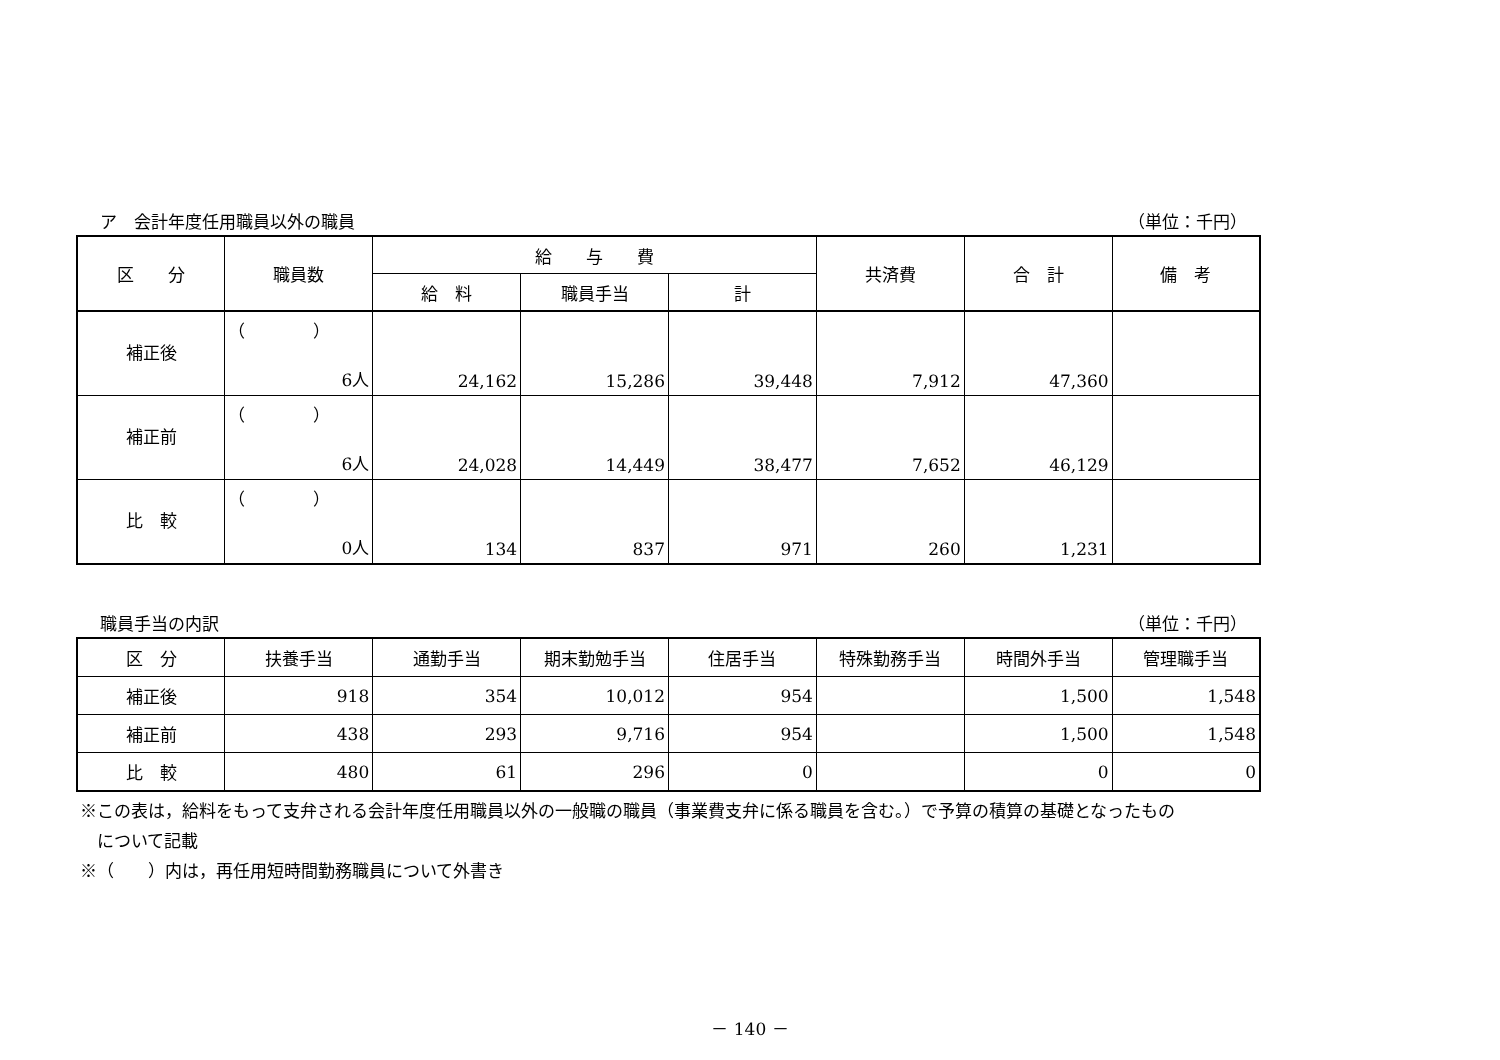ア　会計年度任用職員以外の職員 （単位：千円）
| 区 分 | 職員数 | 給 与 費 | | | 共済費 | 合 計 | 備 考 |
| --- | --- | --- | --- | --- | --- | --- | --- |
| | | 給 料 | 職員手当 | 計 | | | |
| 補正後 | （ ） 6人 | 24,162 | 15,286 | 39,448 | 7,912 | 47,360 | |
| 補正前 | （ ） 6人 | 24,028 | 14,449 | 38,477 | 7,652 | 46,129 | |
| 比 較 | （ ） 0人 | 134 | 837 | 971 | 260 | 1,231 | |
職員手当の内訳 （単位：千円）
| 区 分 | 扶養手当 | 通勤手当 | 期末勤勉手当 | 住居手当 | 特殊勤務手当 | 時間外手当 | 管理職手当 |
| --- | --- | --- | --- | --- | --- | --- | --- |
| 補正後 | 918 | 354 | 10,012 | 954 | | 1,500 | 1,548 |
| 補正前 | 438 | 293 | 9,716 | 954 | | 1,500 | 1,548 |
| 比 較 | 480 | 61 | 296 | 0 | | 0 | 0 |
※この表は，給料をもって支弁される会計年度任用職員以外の一般職の職員（事業費支弁に係る職員を含む。）で予算の積算の基礎となったもの
　について記載
※（　　）内は，再任用短時間勤務職員について外書き
－ 140 －